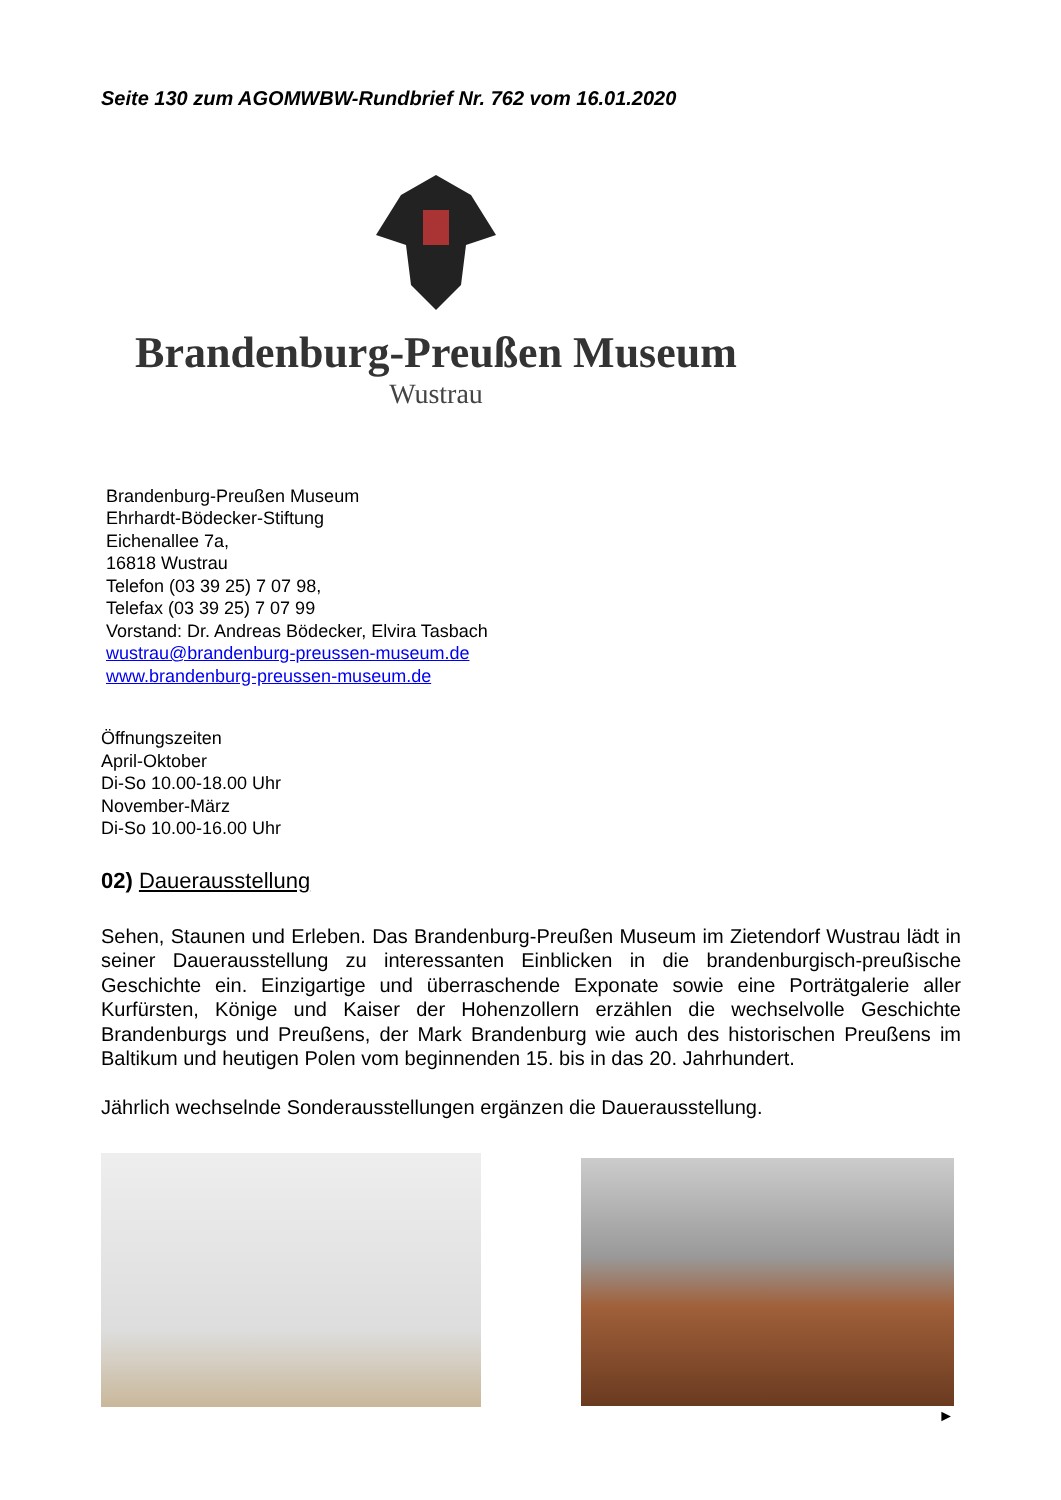Seite 130 zum AGOMWBW-Rundbrief Nr. 762 vom 16.01.2020
Brandenburg-Preußen Museum
Wustrau
Brandenburg-Preußen Museum
Ehrhardt-Bödecker-Stiftung
Eichenallee 7a,
16818 Wustrau
Telefon (03 39 25) 7 07 98,
Telefax (03 39 25) 7 07 99
Vorstand: Dr. Andreas Bödecker, Elvira Tasbach
wustrau@brandenburg-preussen-museum.de
www.brandenburg-preussen-museum.de
Öffnungszeiten
April-Oktober
Di-So 10.00-18.00 Uhr
November-März
Di-So 10.00-16.00 Uhr
02) Dauerausstellung
Sehen, Staunen und Erleben. Das Brandenburg-Preußen Museum im Zietendorf Wustrau lädt in seiner Dauerausstellung zu interessanten Einblicken in die brandenburgisch-preußische Geschichte ein. Einzigartige und überraschende Exponate sowie eine Porträtgalerie aller Kurfürsten, Könige und Kaiser der Hohenzollern erzählen die wechselvolle Geschichte Brandenburgs und Preußens, der Mark Brandenburg wie auch des historischen Preußens im Baltikum und heutigen Polen vom beginnenden 15. bis in das 20. Jahrhundert.
Jährlich wechselnde Sonderausstellungen ergänzen die Dauerausstellung.
►